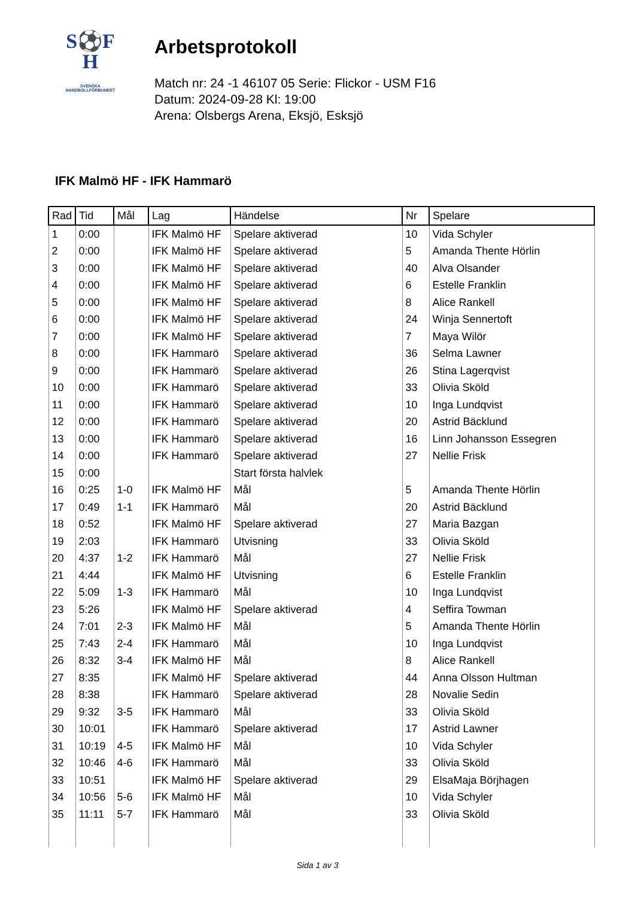S⚽F
H
SVENSKA
HANDBOLLFÖRBUNDET
Arbetsprotokoll
Match nr: 24 -1 46107 05 Serie: Flickor - USM F16
Datum: 2024-09-28 Kl: 19:00
Arena: Olsbergs Arena, Eksjö, Esksjö
IFK Malmö HF - IFK Hammarö
| Rad | Tid | Mål | Lag | Händelse | Nr | Spelare |
| --- | --- | --- | --- | --- | --- | --- |
| 1 | 0:00 | | IFK Malmö HF | Spelare aktiverad | 10 | Vida Schyler |
| 2 | 0:00 | | IFK Malmö HF | Spelare aktiverad | 5 | Amanda Thente Hörlin |
| 3 | 0:00 | | IFK Malmö HF | Spelare aktiverad | 40 | Alva Olsander |
| 4 | 0:00 | | IFK Malmö HF | Spelare aktiverad | 6 | Estelle Franklin |
| 5 | 0:00 | | IFK Malmö HF | Spelare aktiverad | 8 | Alice Rankell |
| 6 | 0:00 | | IFK Malmö HF | Spelare aktiverad | 24 | Winja Sennertoft |
| 7 | 0:00 | | IFK Malmö HF | Spelare aktiverad | 7 | Maya Wilör |
| 8 | 0:00 | | IFK Hammarö | Spelare aktiverad | 36 | Selma Lawner |
| 9 | 0:00 | | IFK Hammarö | Spelare aktiverad | 26 | Stina Lagerqvist |
| 10 | 0:00 | | IFK Hammarö | Spelare aktiverad | 33 | Olivia Sköld |
| 11 | 0:00 | | IFK Hammarö | Spelare aktiverad | 10 | Inga Lundqvist |
| 12 | 0:00 | | IFK Hammarö | Spelare aktiverad | 20 | Astrid Bäcklund |
| 13 | 0:00 | | IFK Hammarö | Spelare aktiverad | 16 | Linn Johansson Essegren |
| 14 | 0:00 | | IFK Hammarö | Spelare aktiverad | 27 | Nellie Frisk |
| 15 | 0:00 | | | Start första halvlek | | |
| 16 | 0:25 | 1-0 | IFK Malmö HF | Mål | 5 | Amanda Thente Hörlin |
| 17 | 0:49 | 1-1 | IFK Hammarö | Mål | 20 | Astrid Bäcklund |
| 18 | 0:52 | | IFK Malmö HF | Spelare aktiverad | 27 | Maria Bazgan |
| 19 | 2:03 | | IFK Hammarö | Utvisning | 33 | Olivia Sköld |
| 20 | 4:37 | 1-2 | IFK Hammarö | Mål | 27 | Nellie Frisk |
| 21 | 4:44 | | IFK Malmö HF | Utvisning | 6 | Estelle Franklin |
| 22 | 5:09 | 1-3 | IFK Hammarö | Mål | 10 | Inga Lundqvist |
| 23 | 5:26 | | IFK Malmö HF | Spelare aktiverad | 4 | Seffira Towman |
| 24 | 7:01 | 2-3 | IFK Malmö HF | Mål | 5 | Amanda Thente Hörlin |
| 25 | 7:43 | 2-4 | IFK Hammarö | Mål | 10 | Inga Lundqvist |
| 26 | 8:32 | 3-4 | IFK Malmö HF | Mål | 8 | Alice Rankell |
| 27 | 8:35 | | IFK Malmö HF | Spelare aktiverad | 44 | Anna Olsson Hultman |
| 28 | 8:38 | | IFK Hammarö | Spelare aktiverad | 28 | Novalie Sedin |
| 29 | 9:32 | 3-5 | IFK Hammarö | Mål | 33 | Olivia Sköld |
| 30 | 10:01 | | IFK Hammarö | Spelare aktiverad | 17 | Astrid Lawner |
| 31 | 10:19 | 4-5 | IFK Malmö HF | Mål | 10 | Vida Schyler |
| 32 | 10:46 | 4-6 | IFK Hammarö | Mål | 33 | Olivia Sköld |
| 33 | 10:51 | | IFK Malmö HF | Spelare aktiverad | 29 | ElsaMaja Börjhagen |
| 34 | 10:56 | 5-6 | IFK Malmö HF | Mål | 10 | Vida Schyler |
| 35 | 11:11 | 5-7 | IFK Hammarö | Mål | 33 | Olivia Sköld |
Sida 1 av 3